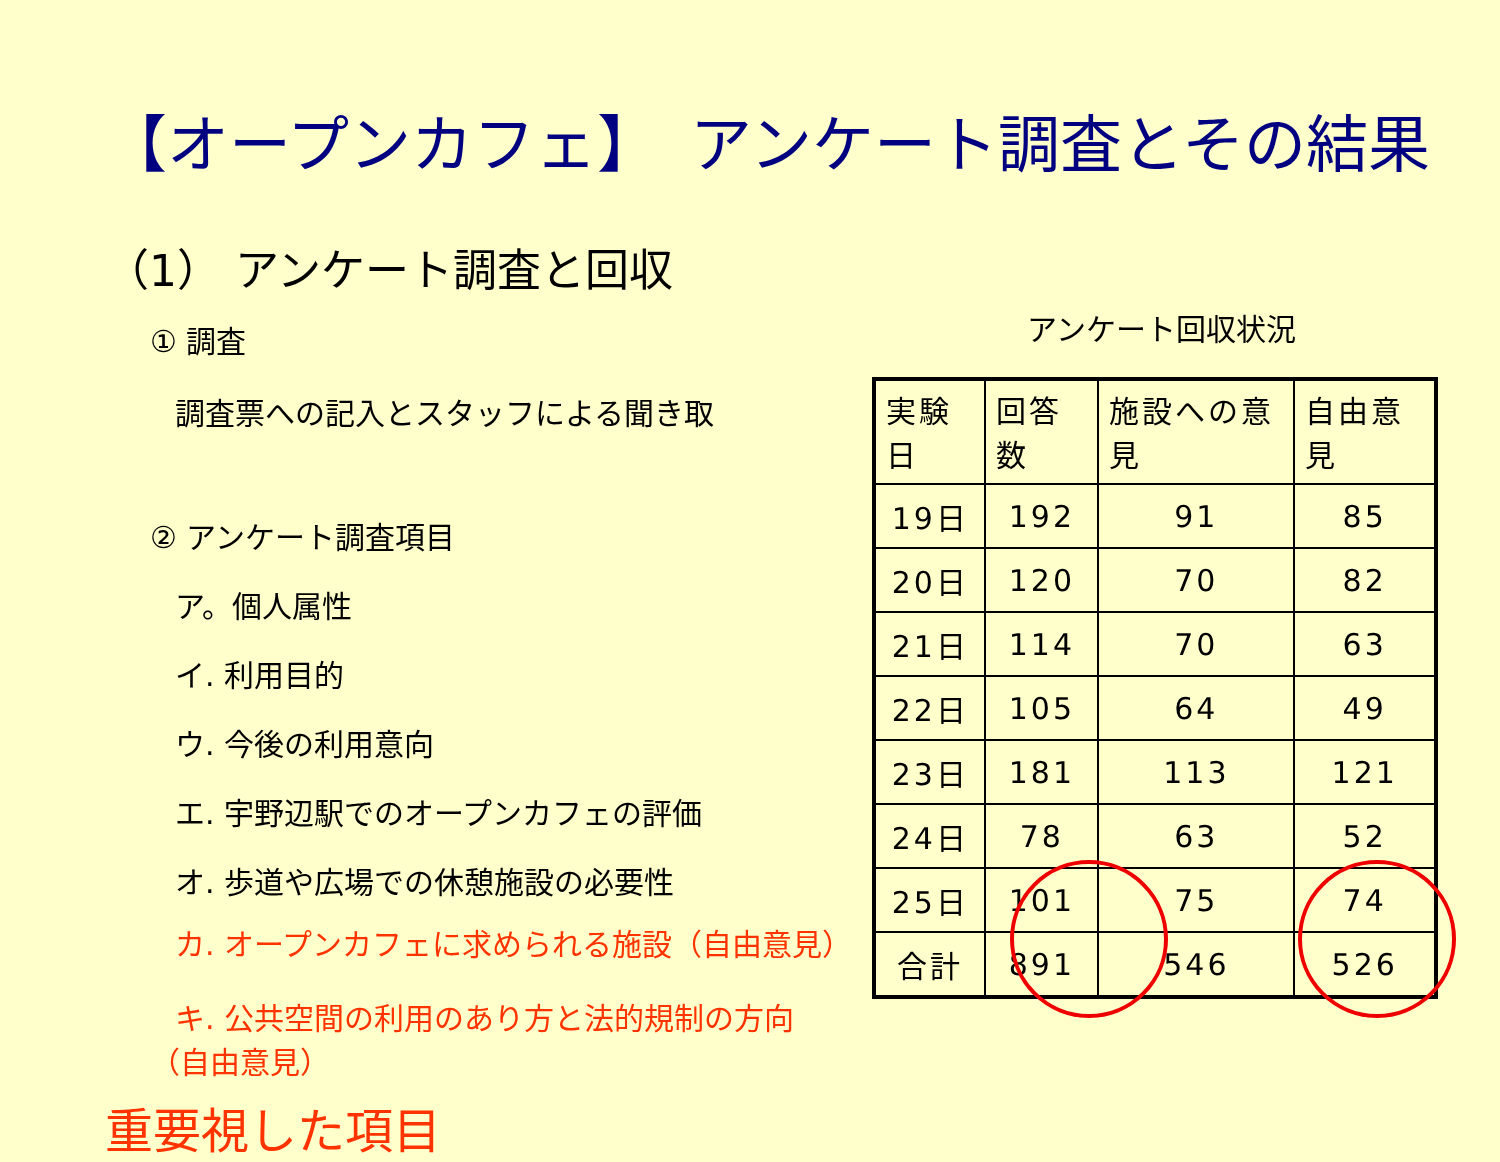【オープンカフェ】　アンケート調査とその結果
（1） アンケート調査と回収
① 調査
調査票への記入とスタッフによる聞き取
② アンケート調査項目
ア。個人属性
イ. 利用目的
ウ. 今後の利用意向
エ. 宇野辺駅でのオープンカフェの評価
オ. 歩道や広場での休憩施設の必要性
カ. オープンカフェに求められる施設（自由意見）
キ. 公共空間の利用のあり方と法的規制の方向
（自由意見）
重要視した項目
アンケート回収状況
| 実験日 | 回答数 | 施設への意見 | 自由意見 |
| --- | --- | --- | --- |
| 19日 | 192 | 91 | 85 |
| 20日 | 120 | 70 | 82 |
| 21日 | 114 | 70 | 63 |
| 22日 | 105 | 64 | 49 |
| 23日 | 181 | 113 | 121 |
| 24日 | 78 | 63 | 52 |
| 25日 | 101 | 75 | 74 |
| 合計 | 891 | 546 | 526 |